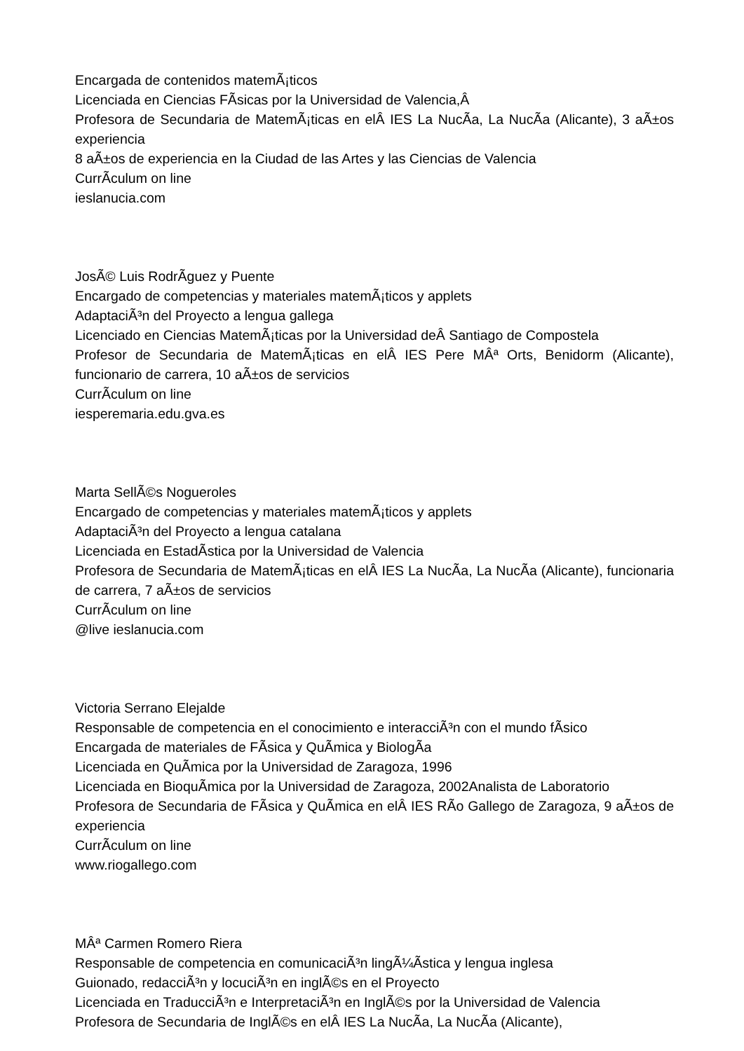Encargada de contenidos matemÃ¡ticos
Licenciada en Ciencias FÃ­sicas por la Universidad de Valencia,Â
Profesora de Secundaria de MatemÃ¡ticas en elÂ IES La NucÃ­a, La NucÃ­a (Alicante), 3 aÃ±os experiencia
8 aÃ±os de experiencia en la Ciudad de las Artes y las Ciencias de Valencia
CurrÃ­culum on line
ieslanucia.com
JosÃ© Luis RodrÃ­guez y Puente
Encargado de competencias y materiales matemÃ¡ticos y applets
AdaptaciÃ³n del Proyecto a lengua gallega
Licenciado en Ciencias MatemÃ¡ticas por la Universidad deÂ Santiago de Compostela
Profesor de Secundaria de MatemÃ¡ticas en elÂ IES Pere MÂª Orts, Benidorm (Alicante), funcionario de carrera, 10 aÃ±os de servicios
CurrÃ­culum on line
iesperemaria.edu.gva.es
Marta SellÃ©s Nogueroles
Encargado de competencias y materiales matemÃ¡ticos y applets
AdaptaciÃ³n del Proyecto a lengua catalana
Licenciada en EstadÃ­stica por la Universidad de Valencia
Profesora de Secundaria de MatemÃ¡ticas en elÂ IES La NucÃ­a, La NucÃ­a (Alicante), funcionaria de carrera, 7 aÃ±os de servicios
CurrÃ­culum on line
@live ieslanucia.com
Victoria Serrano Elejalde
Responsable de competencia en el conocimiento e interacciÃ³n con el mundo fÃ­sico
Encargada de materiales de FÃ­sica y QuÃ­mica y BiologÃ­a
Licenciada en QuÃ­mica por la Universidad de Zaragoza, 1996
Licenciada en BioquÃ­mica por la Universidad de Zaragoza, 2002Analista de Laboratorio
Profesora de Secundaria de FÃ­sica y QuÃ­mica en elÂ IES RÃ­o Gallego de Zaragoza, 9 aÃ±os de experiencia
CurrÃ­culum on line
www.riogallego.com
MÂª Carmen Romero Riera
Responsable de competencia en comunicaciÃ³n lingÃ¼Ã­stica y lengua inglesa
Guionado, redacciÃ³n y locuciÃ³n en inglÃ©s en el Proyecto
Licenciada en TraducciÃ³n e InterpretaciÃ³n en InglÃ©s por la Universidad de Valencia
Profesora de Secundaria de InglÃ©s en elÂ IES La NucÃ­a, La NucÃ­a (Alicante),